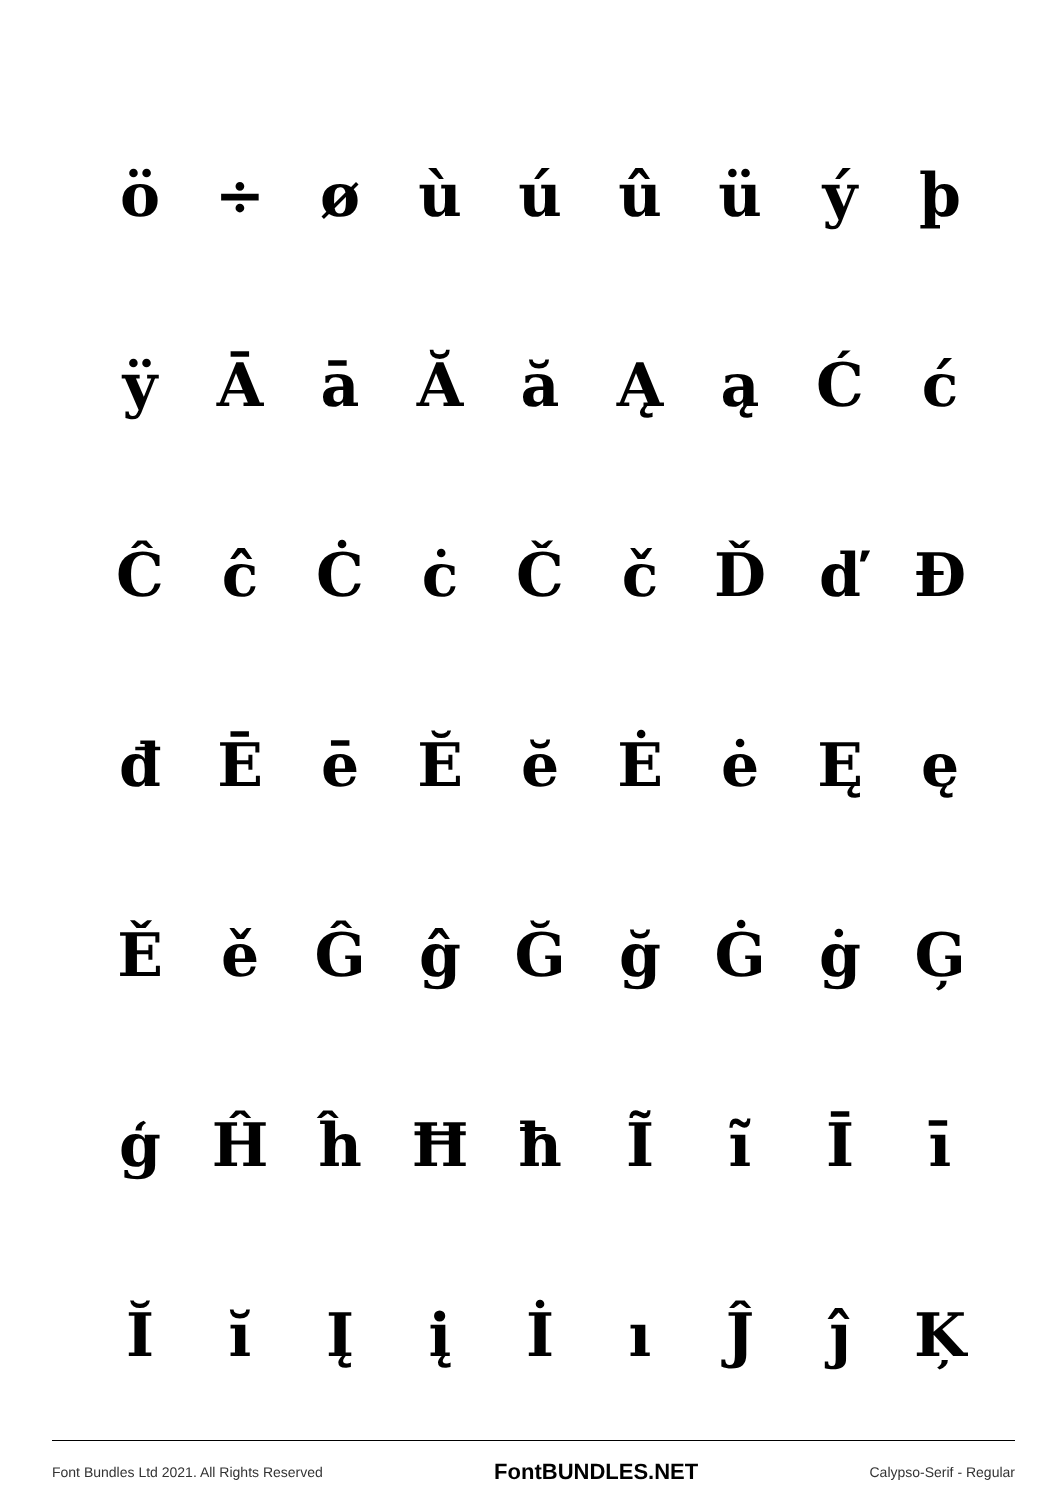ö ÷ ø ù ú û ü ý þ
ÿ Ā ā Ă ă Ą ą Ć ć
Ĉ ĉ Ċ ċ Č č Ď ď Đ
đ Ē ē Ĕ ĕ Ė ė Ę ę
Ě ě Ĝ ĝ Ğ ğ Ġ ġ Ģ
ģ Ĥ ĥ Ħ ħ Ĩ ĩ Ī ī
Ĭ ĭ Į į İ ı Ĵ ĵ Ķ
Font Bundles Ltd 2021. All Rights Reserved FontBUNDLES.NET Calypso-Serif - Regular